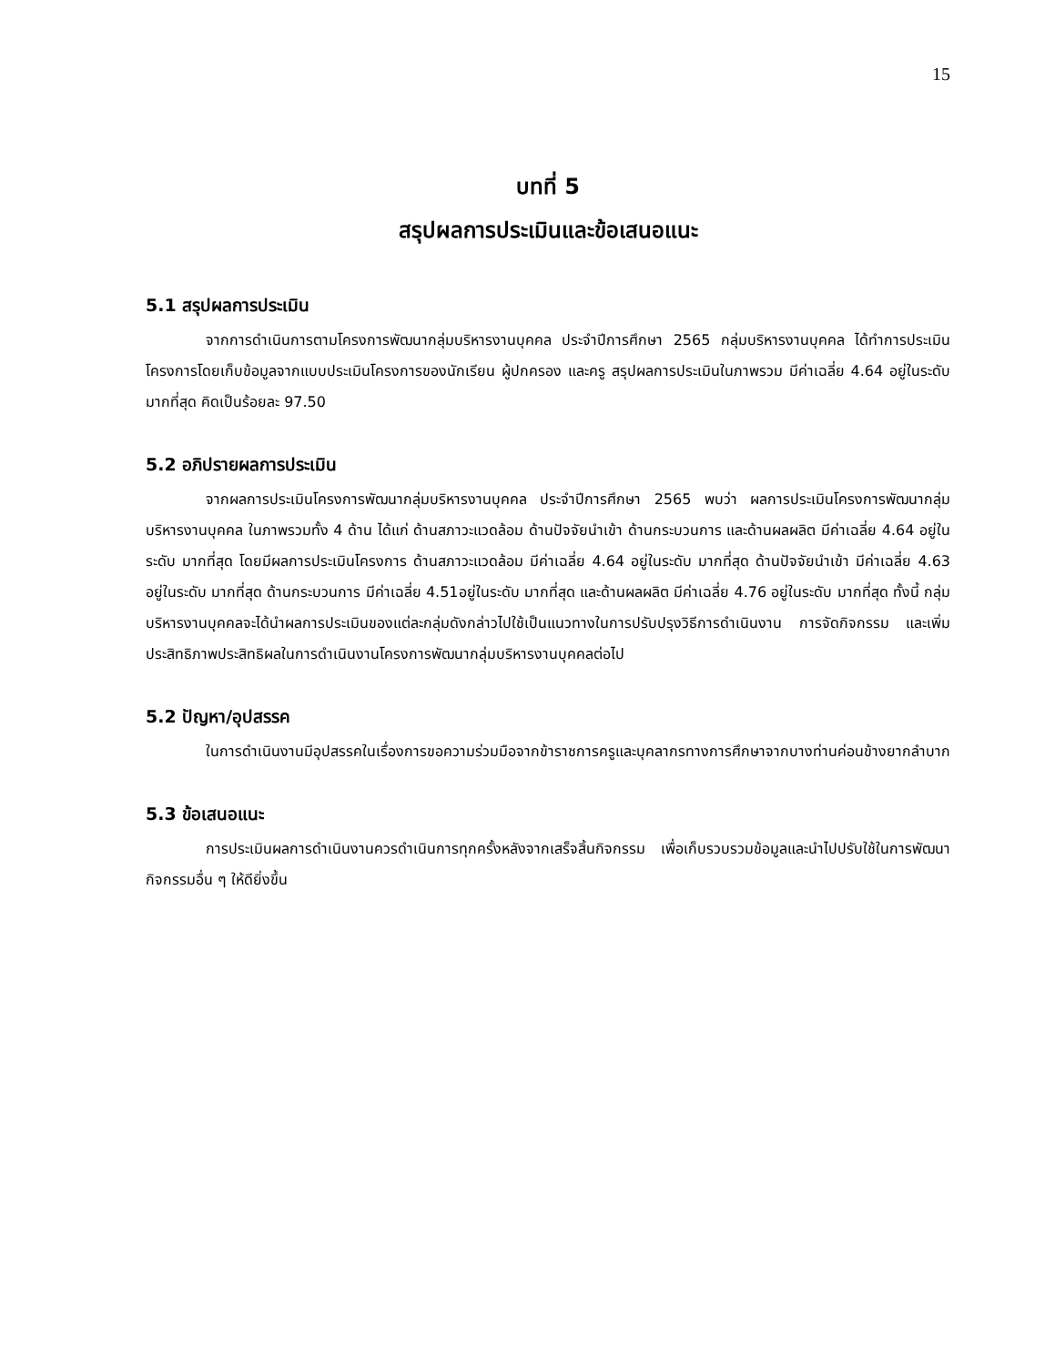15
บทที่ 5
สรุปผลการประเมินและข้อเสนอแนะ
5.1 สรุปผลการประเมิน
จากการดำเนินการตามโครงการพัฒนากลุ่มบริหารงานบุคคล ประจำปีการศึกษา 2565 กลุ่มบริหารงานบุคคล ได้ทำการประเมินโครงการโดยเก็บข้อมูลจากแบบประเมินโครงการของนักเรียน ผู้ปกครอง และครู สรุปผลการประเมินในภาพรวม มีค่าเฉลี่ย 4.64 อยู่ในระดับ มากที่สุด คิดเป็นร้อยละ 97.50
5.2 อภิปรายผลการประเมิน
จากผลการประเมินโครงการพัฒนากลุ่มบริหารงานบุคคล ประจำปีการศึกษา 2565 พบว่า ผลการประเมินโครงการพัฒนากลุ่มบริหารงานบุคคล ในภาพรวมทั้ง 4 ด้าน ได้แก่ ด้านสภาวะแวดล้อม ด้านปัจจัยนำเข้า ด้านกระบวนการ และด้านผลผลิต มีค่าเฉลี่ย 4.64 อยู่ในระดับ มากที่สุด โดยมีผลการประเมินโครงการ ด้านสภาวะแวดล้อม มีค่าเฉลี่ย 4.64 อยู่ในระดับ มากที่สุด ด้านปัจจัยนำเข้า มีค่าเฉลี่ย 4.63 อยู่ในระดับ มากที่สุด ด้านกระบวนการ มีค่าเฉลี่ย 4.51อยู่ในระดับ มากที่สุด และด้านผลผลิต มีค่าเฉลี่ย 4.76 อยู่ในระดับ มากที่สุด ทั้งนี้ กลุ่มบริหารงานบุคคลจะได้นำผลการประเมินของแต่ละกลุ่มดังกล่าวไปใช้เป็นแนวทางในการปรับปรุงวิธีการดำเนินงาน การจัดกิจกรรม และเพิ่มประสิทธิภาพประสิทธิผลในการดำเนินงานโครงการพัฒนากลุ่มบริหารงานบุคคลต่อไป
5.2 ปัญหา/อุปสรรค
ในการดำเนินงานมีอุปสรรคในเรื่องการขอความร่วมมือจากข้าราชการครูและบุคลากรทางการศึกษาจากบางท่านค่อนข้างยากลำบาก
5.3 ข้อเสนอแนะ
การประเมินผลการดำเนินงานควรดำเนินการทุกครั้งหลังจากเสร็จสิ้นกิจกรรม เพื่อเก็บรวบรวมข้อมูลและนำไปปรับใช้ในการพัฒนากิจกรรมอื่น ๆ ให้ดียิ่งขึ้น